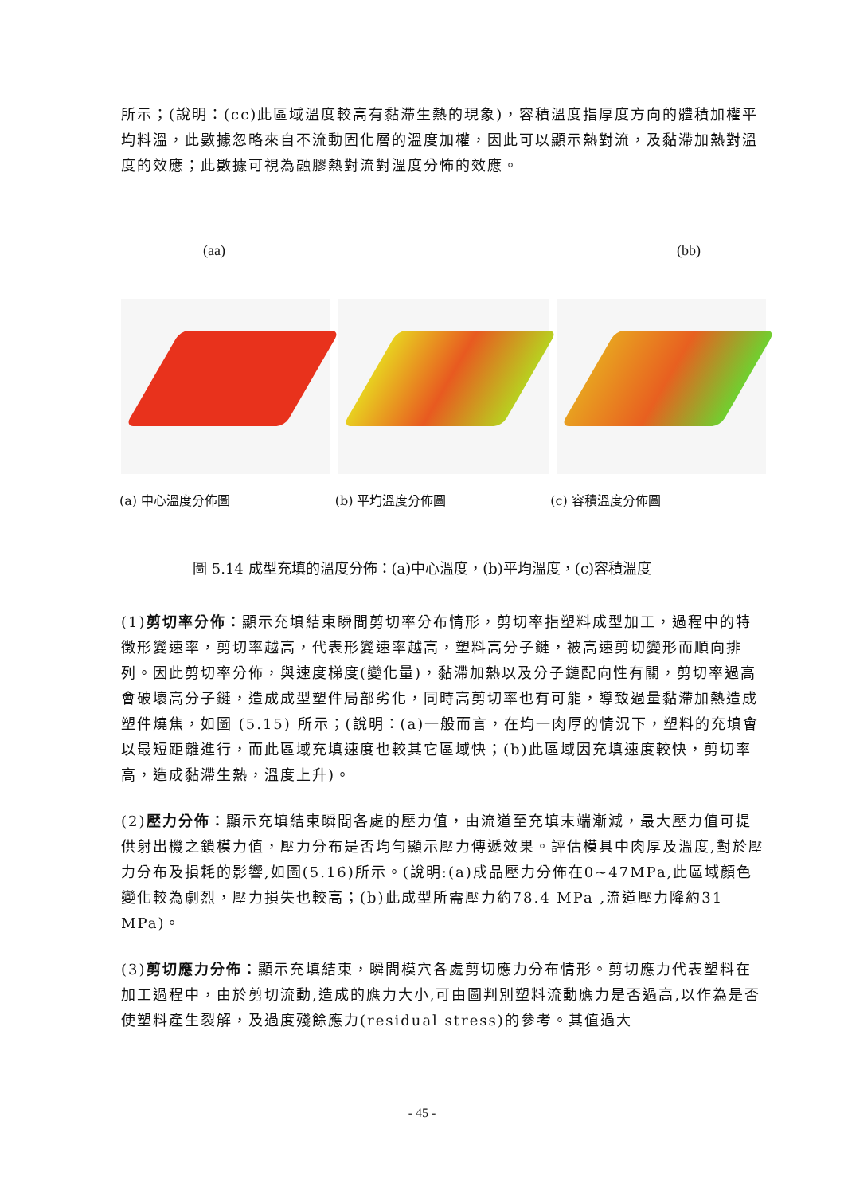所示；(說明：(cc)此區域溫度較高有黏滯生熱的現象)，容積溫度指厚度方向的體積加權平均料溫，此數據忽略來自不流動固化層的溫度加權，因此可以顯示熱對流，及黏滯加熱對溫度的效應；此數據可視為融膠熱對流對溫度分怖的效應。
(aa) (bb)
(a) 中心溫度分佈圖 (b) 平均溫度分佈圖 (c) 容積溫度分佈圖
圖 5.14 成型充填的溫度分佈：(a)中心溫度，(b)平均溫度，(c)容積溫度
(1)剪切率分佈：顯示充填結束瞬間剪切率分布情形，剪切率指塑料成型加工，過程中的特徵形變速率，剪切率越高，代表形變速率越高，塑料高分子鏈，被高速剪切變形而順向排列。因此剪切率分佈，與速度梯度(變化量)，黏滯加熱以及分子鏈配向性有關，剪切率過高會破壞高分子鏈，造成成型塑件局部劣化，同時高剪切率也有可能，導致過量黏滯加熱造成塑件燒焦，如圖 (5.15) 所示；(說明：(a)一般而言，在均一肉厚的情況下，塑料的充填會以最短距離進行，而此區域充填速度也較其它區域快；(b)此區域因充填速度較快，剪切率高，造成黏滯生熱，溫度上升)。
(2)壓力分佈：顯示充填結束瞬間各處的壓力值，由流道至充填末端漸減，最大壓力值可提供射出機之鎖模力值，壓力分布是否均勻顯示壓力傳遞效果。評估模具中肉厚及溫度,對於壓力分布及損耗的影響,如圖(5.16)所示。(說明:(a)成品壓力分佈在0~47MPa,此區域顏色變化較為劇烈，壓力損失也較高；(b)此成型所需壓力約78.4 MPa ,流道壓力降約31 MPa)。
(3)剪切應力分佈：顯示充填結束，瞬間模穴各處剪切應力分布情形。剪切應力代表塑料在加工過程中，由於剪切流動,造成的應力大小,可由圖判別塑料流動應力是否過高,以作為是否使塑料產生裂解，及過度殘餘應力(residual stress)的參考。其值過大
- 45 -